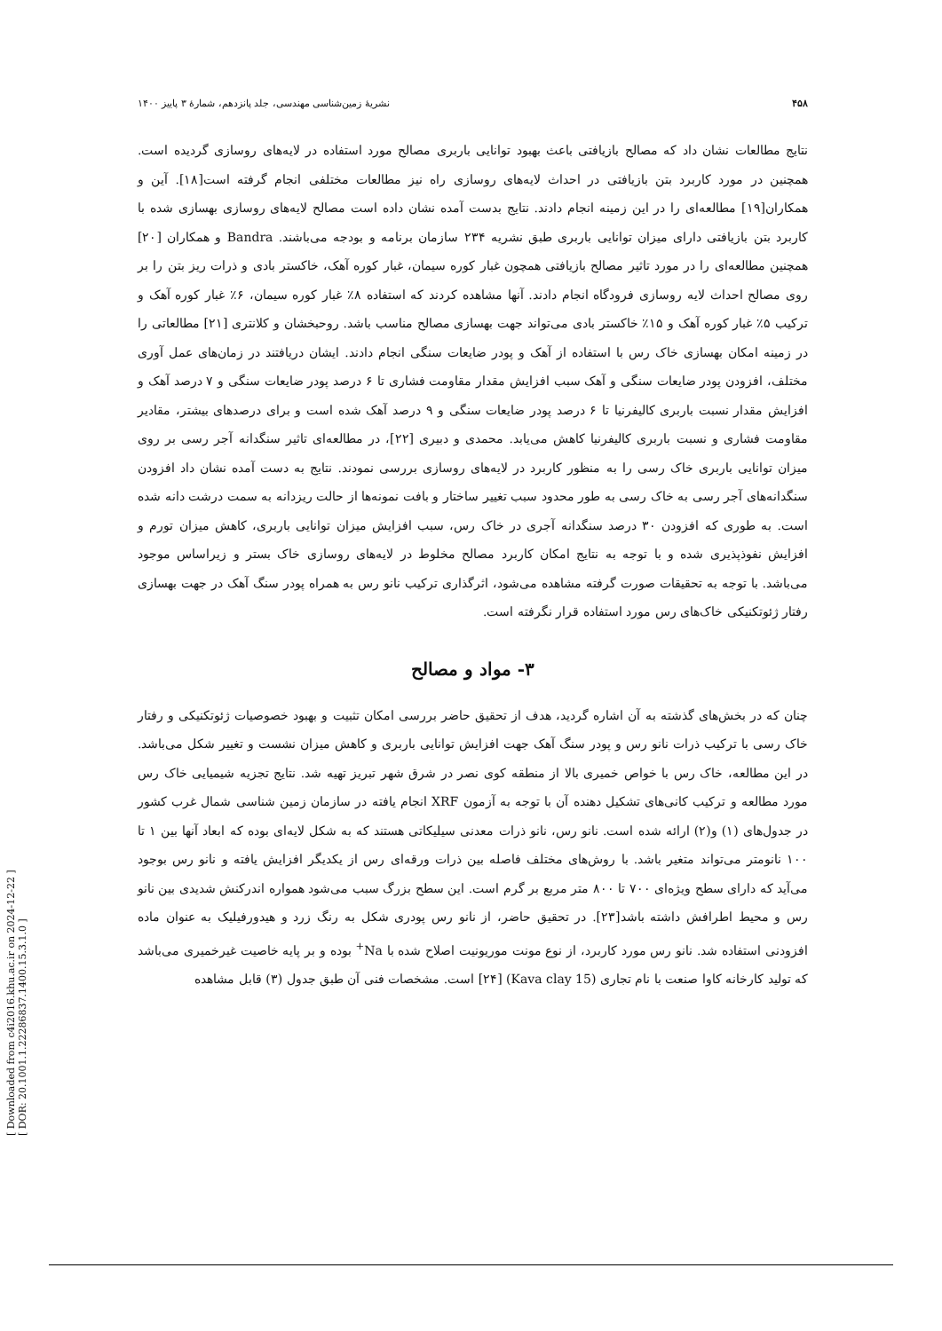[ Downloaded from c4i2016.khu.ac.ir on 2024-12-22 ]
[ DOR: 20.1001.1.22286837.1400.15.3.1.0 ]
۴۵۸ نشریهٔ زمین‌شناسی مهندسی، جلد پانزدهم، شمارهٔ ۳ پاییز ۱۴۰۰
نتایج مطالعات نشان داد که مصالح بازیافتی باعث بهبود توانایی باربری مصالح مورد استفاده در لایه‌های روسازی گردیده است. همچنین در مورد کاربرد بتن بازیافتی در احداث لایه‌های روسازی راه نیز مطالعات مختلفی انجام گرفته است[۱۸]. آین و همکاران[۱۹] مطالعه‌ای را در این زمینه انجام دادند. نتایج بدست آمده نشان داده است مصالح لایه‌های روسازی بهسازی شده با کاربرد بتن بازیافتی دارای میزان توانایی باربری طبق نشریه ۲۳۴ سازمان برنامه و بودجه می‌باشند. Bandra و همکاران [۲۰] همچنین مطالعه‌ای را در مورد تاثیر مصالح بازیافتی همچون غبار کوره سیمان، غبار کوره آهک، خاکستر بادی و ذرات ریز بتن را بر روی مصالح احداث لایه روسازی فرودگاه انجام دادند. آنها مشاهده کردند که استفاده ۸٪ غبار کوره سیمان، ۶٪ غبار کوره آهک و ترکیب ۵٪ غبار کوره آهک و ۱۵٪ خاکستر بادی می‌تواند جهت بهسازی مصالح مناسب باشد. روحبخشان و کلانتری [۲۱] مطالعاتی را در زمینه امکان بهسازی خاک رس با استفاده از آهک و پودر ضایعات سنگی انجام دادند. ایشان دریافتند در زمان‌های عمل آوری مختلف، افزودن پودر ضایعات سنگی و آهک سبب افزایش مقدار مقاومت فشاری تا ۶ درصد پودر ضایعات سنگی و ۷ درصد آهک و افزایش مقدار نسبت باربری کالیفرنیا تا ۶ درصد پودر ضایعات سنگی و ۹ درصد آهک شده است و برای درصدهای بیشتر، مقادیر مقاومت فشاری و نسبت باربری کالیفرنیا کاهش می‌یابد. محمدی و دبیری [۲۲]، در مطالعه‌ای تاثیر سنگدانه آجر رسی بر روی میزان توانایی باربری خاک رسی را به منظور کاربرد در لایه‌های روسازی بررسی نمودند. نتایج به دست آمده نشان داد افزودن سنگدانه‌های آجر رسی به خاک رسی به طور محدود سبب تغییر ساختار و بافت نمونه‌ها از حالت ریزدانه به سمت درشت دانه شده است. به طوری که افزودن ۳۰ درصد سنگدانه آجری در خاک رس، سبب افزایش میزان توانایی باربری، کاهش میزان تورم و افزایش نفوذپذیری شده و با توجه به نتایج امکان کاربرد مصالح مخلوط در لایه‌های روسازی خاک بستر و زیراساس موجود می‌باشد. با توجه به تحقیقات صورت گرفته مشاهده می‌شود، اثرگذاری ترکیب نانو رس به همراه پودر سنگ آهک در جهت بهسازی رفتار ژئوتکنیکی خاک‌های رس مورد استفاده قرار نگرفته است.
۳- مواد و مصالح
چنان که در بخش‌های گذشته به آن اشاره گردید، هدف از تحقیق حاضر بررسی امکان تثبیت و بهبود خصوصیات ژئوتکنیکی و رفتار خاک رسی با ترکیب ذرات نانو رس و پودر سنگ آهک جهت افزایش توانایی باربری و کاهش میزان نشست و تغییر شکل می‌باشد. در این مطالعه، خاک رس با خواص خمیری بالا از منطقه کوی نصر در شرق شهر تبریز تهیه شد. نتایج تجزیه شیمیایی خاک رس مورد مطالعه و ترکیب کانی‌های تشکیل دهنده آن با توجه به آزمون XRF انجام یافته در سازمان زمین شناسی شمال غرب کشور در جدول‌های (۱) و(۲) ارائه شده است. نانو رس، نانو ذرات معدنی سیلیکاتی هستند که به شکل لایه‌ای بوده که ابعاد آنها بین ۱ تا ۱۰۰ نانومتر می‌تواند متغیر باشد. با روش‌های مختلف فاصله بین ذرات ورقه‌ای رس از یکدیگر افزایش یافته و نانو رس بوجود می‌آید که دارای سطح ویژه‌ای ۷۰۰ تا ۸۰۰ متر مربع بر گرم است. این سطح بزرگ سبب می‌شود همواره اندرکنش شدیدی بین نانو رس و محیط اطرافش داشته باشد[۲۳]. در تحقیق حاضر، از نانو رس پودری شکل به رنگ زرد و هیدورفیلیک به عنوان ماده افزودنی استفاده شد. نانو رس مورد کاربرد، از نوع مونت موریونیت اصلاح شده با Na<sup>+</sup> بوده و بر پایه خاصیت غیرخمیری می‌باشد که تولید کارخانه کاوا صنعت با نام تجاری (Kava clay 15) [۲۴] است. مشخصات فنی آن طبق جدول (۳) قابل مشاهده